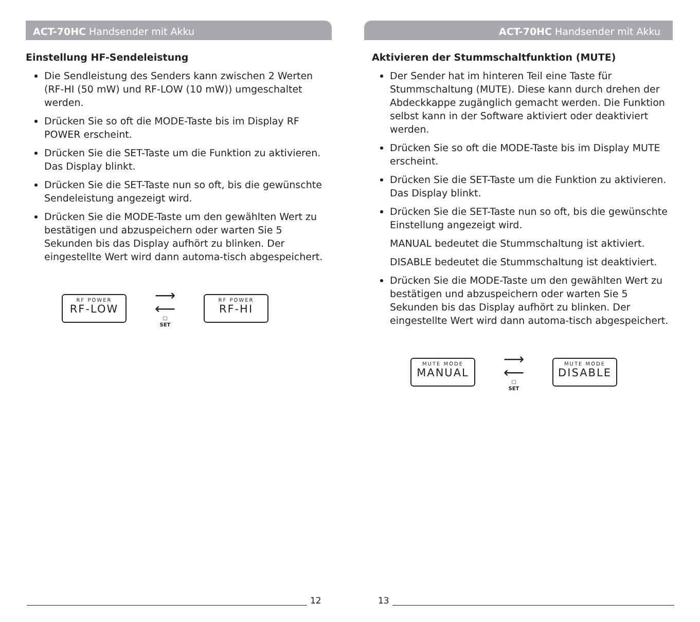ACT-70HC Handsender mit Akku
Einstellung HF-Sendeleistung
Die Sendleistung des Senders kann zwischen 2 Werten (RF-HI (50 mW) und RF-LOW (10 mW)) umgeschaltet werden.
Drücken Sie so oft die MODE-Taste bis im Display RF POWER erscheint.
Drücken Sie die SET-Taste um die Funktion zu aktivieren. Das Display blinkt.
Drücken Sie die SET-Taste nun so oft, bis die gewünschte Sendeleistung angezeigt wird.
Drücken Sie die MODE-Taste um den gewählten Wert zu bestätigen und abzuspeichern oder warten Sie 5 Sekunden bis das Display aufhört zu blinken. Der eingestellte Wert wird dann automa-tisch abgespeichert.
RF POWER
RF-LOW
⟶
⟵
☐
SET
RF POWER
RF-HI
ACT-70HC Handsender mit Akku
Aktivieren der Stummschaltfunktion (MUTE)
Der Sender hat im hinteren Teil eine Taste für Stummschaltung (MUTE). Diese kann durch drehen der Abdeckkappe zugänglich gemacht werden. Die Funktion selbst kann in der Software aktiviert oder deaktiviert werden.
Drücken Sie so oft die MODE-Taste bis im Display MUTE erscheint.
Drücken Sie die SET-Taste um die Funktion zu aktivieren. Das Display blinkt.
Drücken Sie die SET-Taste nun so oft, bis die gewünschte Einstellung angezeigt wird.
MANUAL bedeutet die Stummschaltung ist aktiviert.
DISABLE bedeutet die Stummschaltung ist deaktiviert.
Drücken Sie die MODE-Taste um den gewählten Wert zu bestätigen und abzuspeichern oder warten Sie 5 Sekunden bis das Display aufhört zu blinken. Der eingestellte Wert wird dann automa-tisch abgespeichert.
MUTE MODE
MANUAL
⟶
⟵
☐
SET
MUTE MODE
DISABLE
12 13